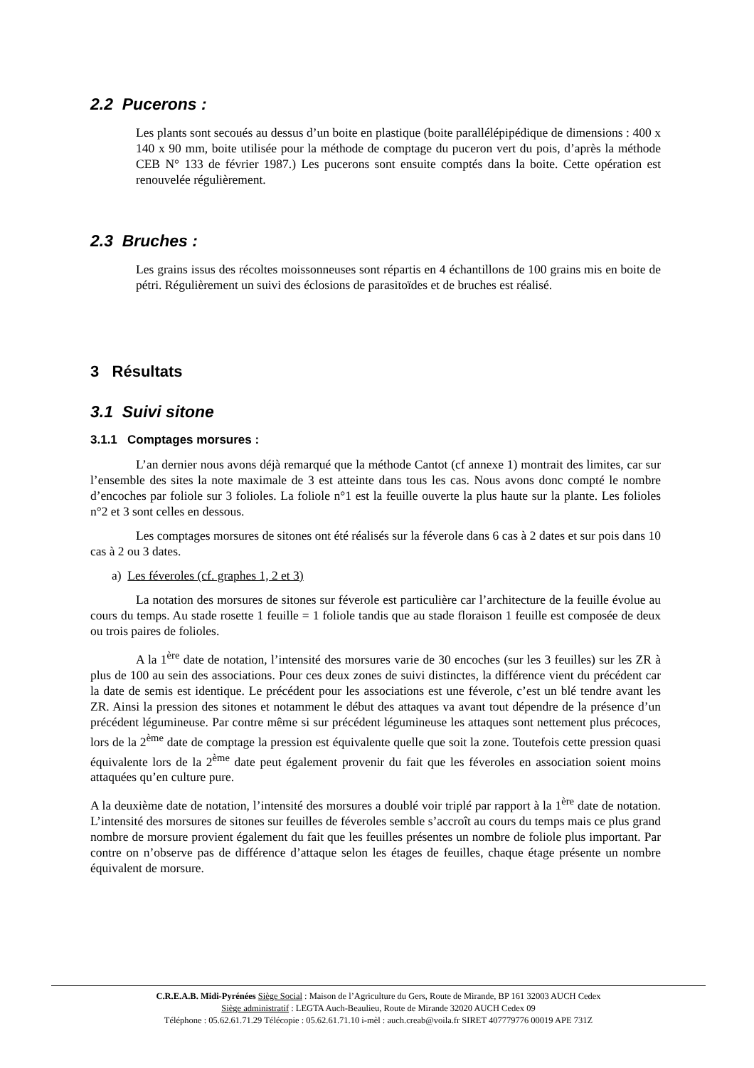2.2 Pucerons :
Les plants sont secoués au dessus d’un boite en plastique (boite parallélépipédique de dimensions : 400 x 140 x 90 mm, boite utilisée pour la méthode de comptage du puceron vert du pois, d’après la méthode CEB N° 133 de février 1987.) Les pucerons sont ensuite comptés dans la boite. Cette opération est renouvelée régulièrement.
2.3 Bruches :
Les grains issus des récoltes moissonneuses sont répartis en 4 échantillons de 100 grains mis en boite de pétri. Régulièrement un suivi des éclosions de parasitoïdes et de bruches est réalisé.
3 Résultats
3.1 Suivi sitone
3.1.1 Comptages morsures :
L’an dernier nous avons déjà remarqué que la méthode Cantot (cf annexe 1) montrait des limites, car sur l’ensemble des sites la note maximale de 3 est atteinte dans tous les cas. Nous avons donc compté le nombre d’encoches par foliole sur 3 folioles. La foliole n°1 est la feuille ouverte la plus haute sur la plante. Les folioles n°2 et 3 sont celles en dessous.
Les comptages morsures de sitones ont été réalisés sur la féverole dans 6 cas à 2 dates et sur pois dans 10 cas à 2 ou 3 dates.
a) Les féveroles (cf. graphes 1, 2 et 3)
La notation des morsures de sitones sur féverole est particulière car l’architecture de la feuille évolue au cours du temps. Au stade rosette 1 feuille = 1 foliole tandis que au stade floraison 1 feuille est composée de deux ou trois paires de folioles.
A la 1<sup>ère</sup> date de notation, l’intensité des morsures varie de 30 encoches (sur les 3 feuilles) sur les ZR à plus de 100 au sein des associations. Pour ces deux zones de suivi distinctes, la différence vient du précédent car la date de semis est identique. Le précédent pour les associations est une féverole, c’est un blé tendre avant les ZR. Ainsi la pression des sitones et notamment le début des attaques va avant tout dépendre de la présence d’un précédent légumineuse. Par contre même si sur précédent légumineuse les attaques sont nettement plus précoces, lors de la 2<sup>ème</sup> date de comptage la pression est équivalente quelle que soit la zone. Toutefois cette pression quasi équivalente lors de la 2<sup>ème</sup> date peut également provenir du fait que les féveroles en association soient moins attaquées qu’en culture pure.
A la deuxième date de notation, l’intensité des morsures a doublé voir triplé par rapport à la 1<sup>ère</sup> date de notation. L’intensité des morsures de sitones sur feuilles de féveroles semble s’accroît au cours du temps mais ce plus grand nombre de morsure provient également du fait que les feuilles présentes un nombre de foliole plus important. Par contre on n’observe pas de différence d’attaque selon les étages de feuilles, chaque étage présente un nombre équivalent de morsure.
C.R.E.A.B. Midi-Pyrénées Siège Social : Maison de l’Agriculture du Gers, Route de Mirande, BP 161 32003 AUCH Cedex
Siège administratif : LEGTA Auch-Beaulieu, Route de Mirande 32020 AUCH Cedex 09
Téléphone : 05.62.61.71.29 Télécopie : 05.62.61.71.10 i-mèl : auch.creab@voila.fr SIRET 407779776 00019 APE 731Z